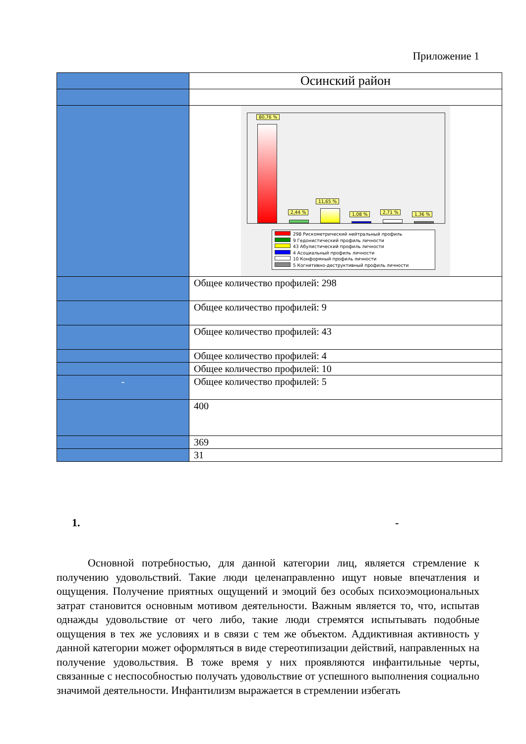Приложение 1
| | Осинский район |
| | 80,76 % 2,44 % 11,65 % 1,08 % 2,71 % 1,36 % 298 Рискометрический нейтральный профиль 9 Гедонистический профиль личности 43 Абулистический профиль личности 4 Асоциальный профиль личности 10 Конформный профиль личности 5 Когнитивно-деструктивный профиль личности |
| | Общее количество профилей: 298 |
| | Общее количество профилей: 9 |
| | Общее количество профилей: 43 |
| | Общее количество профилей: 4 |
| | Общее количество профилей: 10 |
| - | Общее количество профилей: 5 |
| | 400 |
| | 369 |
| | 31 |
1. -
Основной потребностью, для данной категории лиц, является стремление к получению удовольствий. Такие люди целенаправленно ищут новые впечатления и ощущения. Получение приятных ощущений и эмоций без особых психоэмоциональных затрат становится основным мотивом деятельности. Важным является то, что, испытав однажды удовольствие от чего либо, такие люди стремятся испытывать подобные ощущения в тех же условиях и в связи с тем же объектом. Аддиктивная активность у данной категории может оформляться в виде стереотипизации действий, направленных на получение удовольствия. В тоже время у них проявляются инфантильные черты, связанные с неспособностью получать удовольствие от успешного выполнения социально значимой деятельности. Инфантилизм выражается в стремлении избегать